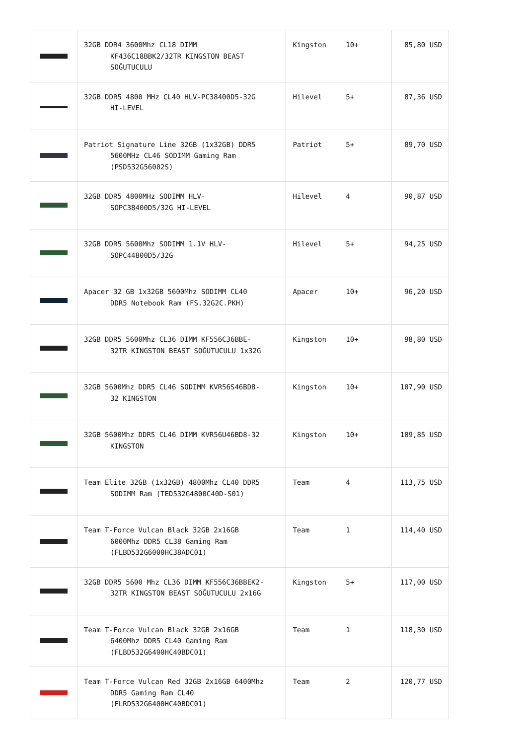| | 32GB DDR4 3600Mhz CL18 DIMM KF436C18BBK2/32TR KINGSTON BEAST SOĞUTUCULU | Kingston | 10+ | 85,80 USD |
| | 32GB DDR5 4800 MHz CL40 HLV-PC38400D5-32G HI-LEVEL | Hilevel | 5+ | 87,36 USD |
| | Patriot Signature Line 32GB (1x32GB) DDR5 5600MHz CL46 SODIMM Gaming Ram (PSD532G56002S) | Patriot | 5+ | 89,70 USD |
| | 32GB DDR5 4800MHz SODIMM HLV- SOPC38400D5/32G HI-LEVEL | Hilevel | 4 | 90,87 USD |
| | 32GB DDR5 5600Mhz SODIMM 1.1V HLV- SOPC44800D5/32G | Hilevel | 5+ | 94,25 USD |
| | Apacer 32 GB 1x32GB 5600Mhz SODIMM CL40 DDR5 Notebook Ram (FS.32G2C.PKH) | Apacer | 10+ | 96,20 USD |
| | 32GB DDR5 5600Mhz CL36 DIMM KF556C36BBE- 32TR KINGSTON BEAST SOĞUTUCULU 1x32G | Kingston | 10+ | 98,80 USD |
| | 32GB 5600Mhz DDR5 CL46 SODIMM KVR56S46BD8- 32 KINGSTON | Kingston | 10+ | 107,90 USD |
| | 32GB 5600Mhz DDR5 CL46 DIMM KVR56U46BD8-32 KINGSTON | Kingston | 10+ | 109,85 USD |
| | Team Elite 32GB (1x32GB) 4800Mhz CL40 DDR5 SODIMM Ram (TED532G4800C40D-S01) | Team | 4 | 113,75 USD |
| | Team T-Force Vulcan Black 32GB 2x16GB 6000Mhz DDR5 CL38 Gaming Ram (FLBD532G6000HC38ADC01) | Team | 1 | 114,40 USD |
| | 32GB DDR5 5600 Mhz CL36 DIMM KF556C36BBEK2- 32TR KINGSTON BEAST SOĞUTUCULU 2x16G | Kingston | 5+ | 117,00 USD |
| | Team T-Force Vulcan Black 32GB 2x16GB 6400Mhz DDR5 CL40 Gaming Ram (FLBD532G6400HC40BDC01) | Team | 1 | 118,30 USD |
| | Team T-Force Vulcan Red 32GB 2x16GB 6400Mhz DDR5 Gaming Ram CL40 (FLRD532G6400HC40BDC01) | Team | 2 | 120,77 USD |